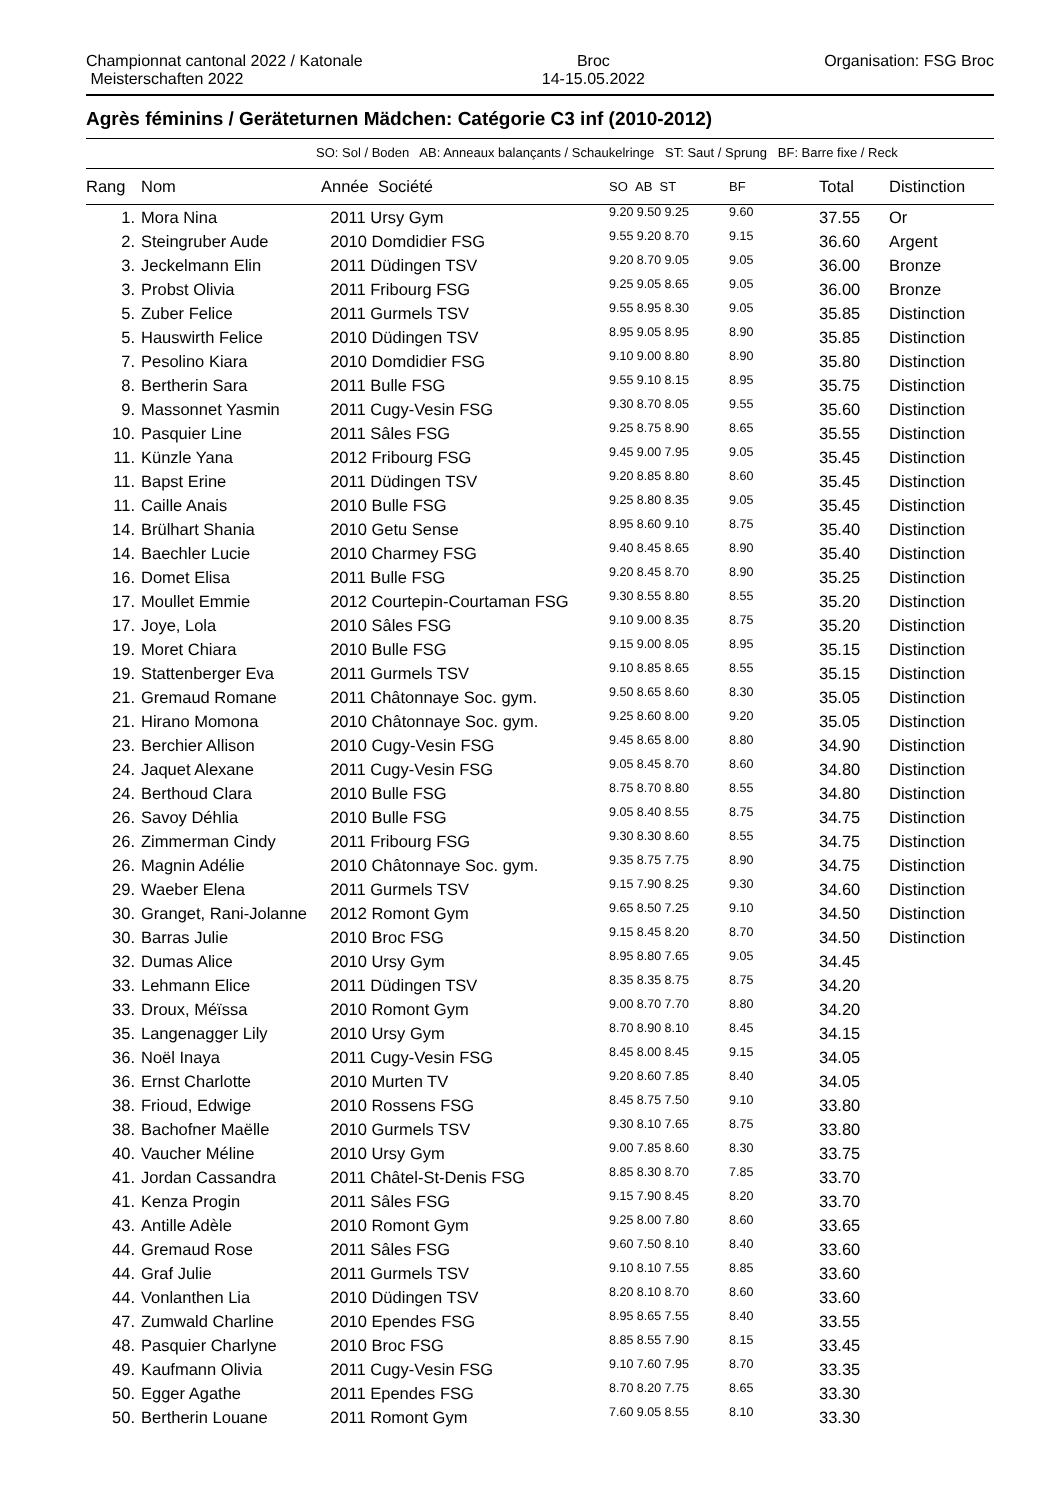Championnat cantonal 2022 / Katonale
Meisterschaften 2022
Broc
14-15.05.2022
Organisation: FSG Broc
Agrès féminins / Geräteturnen Mädchen: Catégorie C3 inf (2010-2012)
SO: Sol / Boden AB: Anneaux balançants / Schaukelringe ST: Saut / Sprung BF: Barre fixe / Reck
| Rang | Nom | Année Société | SO AB ST | BF | Total | Distinction |
| --- | --- | --- | --- | --- | --- | --- |
| 1. | Mora Nina | 2011 Ursy Gym | 9.20 9.50 9.25 | 9.60 | 37.55 | Or |
| 2. | Steingruber Aude | 2010 Domdidier FSG | 9.55 9.20 8.70 | 9.15 | 36.60 | Argent |
| 3. | Jeckelmann Elin | 2011 Düdingen TSV | 9.20 8.70 9.05 | 9.05 | 36.00 | Bronze |
| 3. | Probst Olivia | 2011 Fribourg FSG | 9.25 9.05 8.65 | 9.05 | 36.00 | Bronze |
| 5. | Zuber Felice | 2011 Gurmels TSV | 9.55 8.95 8.30 | 9.05 | 35.85 | Distinction |
| 5. | Hauswirth Felice | 2010 Düdingen TSV | 8.95 9.05 8.95 | 8.90 | 35.85 | Distinction |
| 7. | Pesolino Kiara | 2010 Domdidier FSG | 9.10 9.00 8.80 | 8.90 | 35.80 | Distinction |
| 8. | Bertherin Sara | 2011 Bulle FSG | 9.55 9.10 8.15 | 8.95 | 35.75 | Distinction |
| 9. | Massonnet Yasmin | 2011 Cugy-Vesin FSG | 9.30 8.70 8.05 | 9.55 | 35.60 | Distinction |
| 10. | Pasquier Line | 2011 Sâles FSG | 9.25 8.75 8.90 | 8.65 | 35.55 | Distinction |
| 11. | Künzle Yana | 2012 Fribourg FSG | 9.45 9.00 7.95 | 9.05 | 35.45 | Distinction |
| 11. | Bapst Erine | 2011 Düdingen TSV | 9.20 8.85 8.80 | 8.60 | 35.45 | Distinction |
| 11. | Caille Anais | 2010 Bulle FSG | 9.25 8.80 8.35 | 9.05 | 35.45 | Distinction |
| 14. | Brülhart Shania | 2010 Getu Sense | 8.95 8.60 9.10 | 8.75 | 35.40 | Distinction |
| 14. | Baechler Lucie | 2010 Charmey FSG | 9.40 8.45 8.65 | 8.90 | 35.40 | Distinction |
| 16. | Domet Elisa | 2011 Bulle FSG | 9.20 8.45 8.70 | 8.90 | 35.25 | Distinction |
| 17. | Moullet Emmie | 2012 Courtepin-Courtaman FSG | 9.30 8.55 8.80 | 8.55 | 35.20 | Distinction |
| 17. | Joye, Lola | 2010 Sâles FSG | 9.10 9.00 8.35 | 8.75 | 35.20 | Distinction |
| 19. | Moret Chiara | 2010 Bulle FSG | 9.15 9.00 8.05 | 8.95 | 35.15 | Distinction |
| 19. | Stattenberger Eva | 2011 Gurmels TSV | 9.10 8.85 8.65 | 8.55 | 35.15 | Distinction |
| 21. | Gremaud Romane | 2011 Châtonnaye Soc. gym. | 9.50 8.65 8.60 | 8.30 | 35.05 | Distinction |
| 21. | Hirano Momona | 2010 Châtonnaye Soc. gym. | 9.25 8.60 8.00 | 9.20 | 35.05 | Distinction |
| 23. | Berchier Allison | 2010 Cugy-Vesin FSG | 9.45 8.65 8.00 | 8.80 | 34.90 | Distinction |
| 24. | Jaquet Alexane | 2011 Cugy-Vesin FSG | 9.05 8.45 8.70 | 8.60 | 34.80 | Distinction |
| 24. | Berthoud Clara | 2010 Bulle FSG | 8.75 8.70 8.80 | 8.55 | 34.80 | Distinction |
| 26. | Savoy Déhlia | 2010 Bulle FSG | 9.05 8.40 8.55 | 8.75 | 34.75 | Distinction |
| 26. | Zimmerman Cindy | 2011 Fribourg FSG | 9.30 8.30 8.60 | 8.55 | 34.75 | Distinction |
| 26. | Magnin Adélie | 2010 Châtonnaye Soc. gym. | 9.35 8.75 7.75 | 8.90 | 34.75 | Distinction |
| 29. | Waeber Elena | 2011 Gurmels TSV | 9.15 7.90 8.25 | 9.30 | 34.60 | Distinction |
| 30. | Granget, Rani-Jolanne | 2012 Romont Gym | 9.65 8.50 7.25 | 9.10 | 34.50 | Distinction |
| 30. | Barras Julie | 2010 Broc FSG | 9.15 8.45 8.20 | 8.70 | 34.50 | Distinction |
| 32. | Dumas Alice | 2010 Ursy Gym | 8.95 8.80 7.65 | 9.05 | 34.45 | |
| 33. | Lehmann Elice | 2011 Düdingen TSV | 8.35 8.35 8.75 | 8.75 | 34.20 | |
| 33. | Droux, Méïssa | 2010 Romont Gym | 9.00 8.70 7.70 | 8.80 | 34.20 | |
| 35. | Langenagger Lily | 2010 Ursy Gym | 8.70 8.90 8.10 | 8.45 | 34.15 | |
| 36. | Noël Inaya | 2011 Cugy-Vesin FSG | 8.45 8.00 8.45 | 9.15 | 34.05 | |
| 36. | Ernst Charlotte | 2010 Murten TV | 9.20 8.60 7.85 | 8.40 | 34.05 | |
| 38. | Frioud, Edwige | 2010 Rossens FSG | 8.45 8.75 7.50 | 9.10 | 33.80 | |
| 38. | Bachofner Maëlle | 2010 Gurmels TSV | 9.30 8.10 7.65 | 8.75 | 33.80 | |
| 40. | Vaucher Méline | 2010 Ursy Gym | 9.00 7.85 8.60 | 8.30 | 33.75 | |
| 41. | Jordan Cassandra | 2011 Châtel-St-Denis FSG | 8.85 8.30 8.70 | 7.85 | 33.70 | |
| 41. | Kenza Progin | 2011 Sâles FSG | 9.15 7.90 8.45 | 8.20 | 33.70 | |
| 43. | Antille Adèle | 2010 Romont Gym | 9.25 8.00 7.80 | 8.60 | 33.65 | |
| 44. | Gremaud Rose | 2011 Sâles FSG | 9.60 7.50 8.10 | 8.40 | 33.60 | |
| 44. | Graf Julie | 2011 Gurmels TSV | 9.10 8.10 7.55 | 8.85 | 33.60 | |
| 44. | Vonlanthen Lia | 2010 Düdingen TSV | 8.20 8.10 8.70 | 8.60 | 33.60 | |
| 47. | Zumwald Charline | 2010 Ependes FSG | 8.95 8.65 7.55 | 8.40 | 33.55 | |
| 48. | Pasquier Charlyne | 2010 Broc FSG | 8.85 8.55 7.90 | 8.15 | 33.45 | |
| 49. | Kaufmann Olivia | 2011 Cugy-Vesin FSG | 9.10 7.60 7.95 | 8.70 | 33.35 | |
| 50. | Egger Agathe | 2011 Ependes FSG | 8.70 8.20 7.75 | 8.65 | 33.30 | |
| 50. | Bertherin Louane | 2011 Romont Gym | 7.60 9.05 8.55 | 8.10 | 33.30 | |